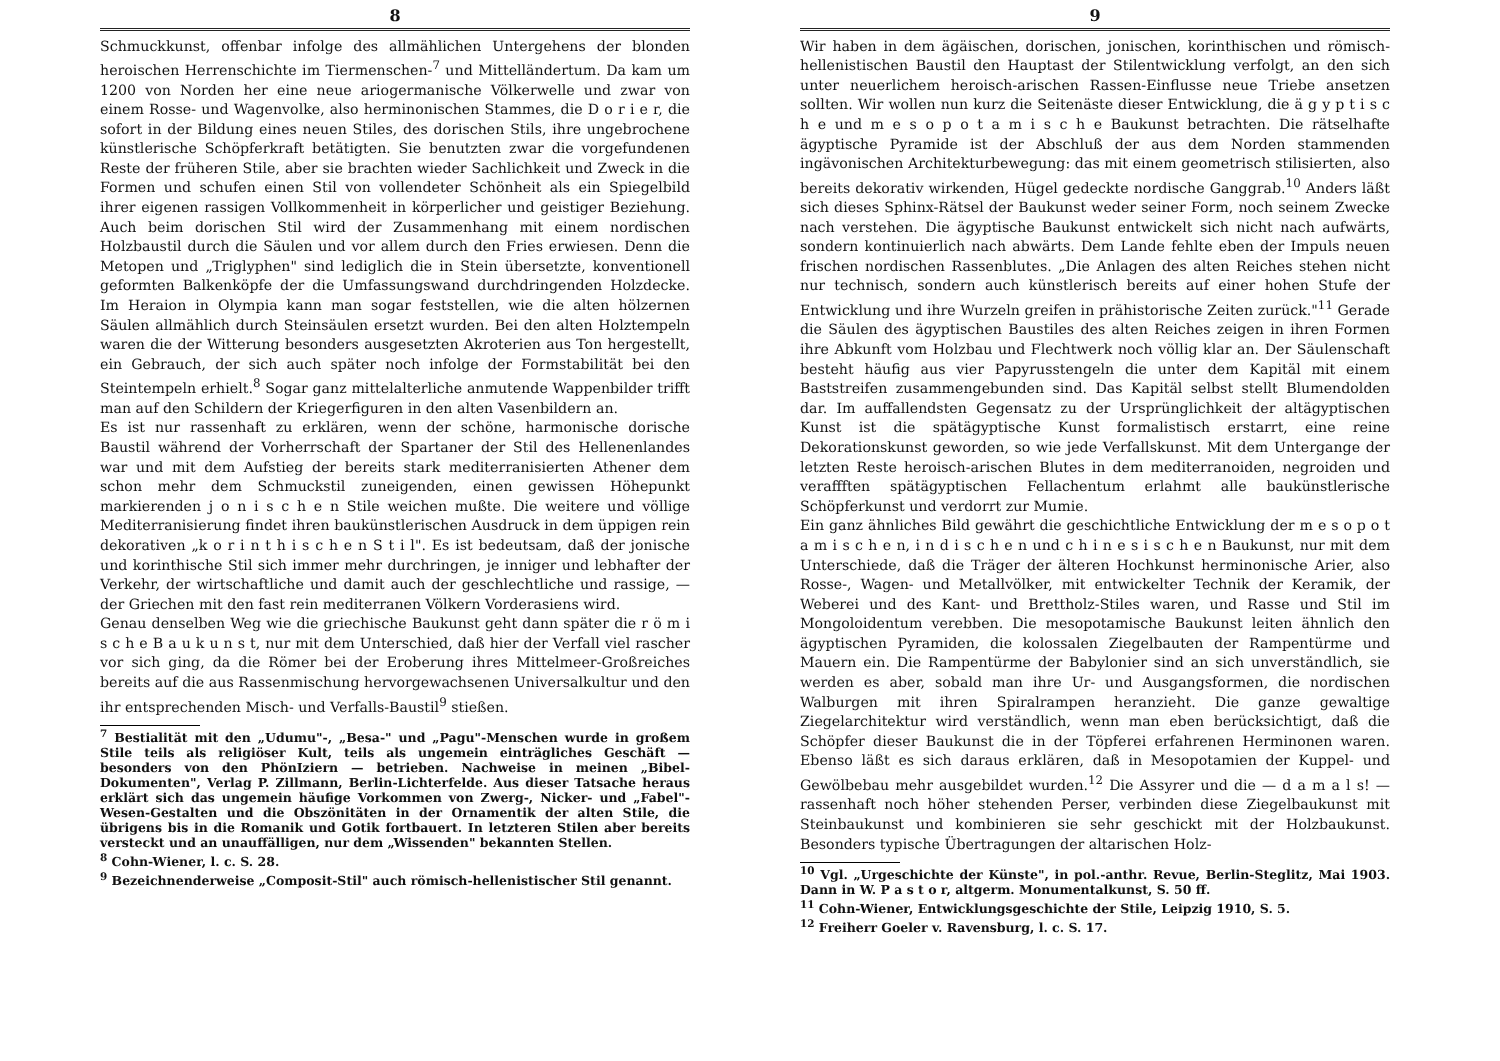8
Schmuckkunst, offenbar infolge des allmählichen Untergehens der blonden heroischen Herrenschichte im Tiermenschen-<sup>7</sup> und Mittelländertum. Da kam um 1200 von Norden her eine neue ariogermanische Völkerwelle und zwar von einem Rosse- und Wagenvolke, also herminonischen Stammes, die D o r i e r, die sofort in der Bildung eines neuen Stiles, des dorischen Stils, ihre ungebrochene künstlerische Schöpferkraft betätigten. Sie benutzten zwar die vorgefundenen Reste der früheren Stile, aber sie brachten wieder Sachlichkeit und Zweck in die Formen und schufen einen Stil von vollendeter Schönheit als ein Spiegelbild ihrer eigenen rassigen Vollkommenheit in körperlicher und geistiger Beziehung. Auch beim dorischen Stil wird der Zusammenhang mit einem nordischen Holzbaustil durch die Säulen und vor allem durch den Fries erwiesen. Denn die Metopen und „Triglyphen" sind lediglich die in Stein übersetzte, konventionell geformten Balkenköpfe der die Umfassungswand durchdringenden Holzdecke. Im Heraion in Olympia kann man sogar feststellen, wie die alten hölzernen Säulen allmählich durch Steinsäulen ersetzt wurden. Bei den alten Holztempeln waren die der Witterung besonders ausgesetzten Akroterien aus Ton hergestellt, ein Gebrauch, der sich auch später noch infolge der Formstabilität bei den Steintempeln erhielt.<sup>8</sup> Sogar ganz mittelalterliche anmutende Wappenbilder trifft man auf den Schildern der Kriegerfiguren in den alten Vasenbildern an.
Es ist nur rassenhaft zu erklären, wenn der schöne, harmonische dorische Baustil während der Vorherrschaft der Spartaner der Stil des Hellenenlandes war und mit dem Aufstieg der bereits stark mediterranisierten Athener dem schon mehr dem Schmuckstil zuneigenden, einen gewissen Höhepunkt markierenden j o n i s c h e n Stile weichen mußte. Die weitere und völlige Mediterranisierung findet ihren baukünstlerischen Ausdruck in dem üppigen rein dekorativen „k o r i n t h i s c h e n S t i l". Es ist bedeutsam, daß der jonische und korinthische Stil sich immer mehr durchringen, je inniger und lebhafter der Verkehr, der wirtschaftliche und damit auch der geschlechtliche und rassige, — der Griechen mit den fast rein mediterranen Völkern Vorderasiens wird.
Genau denselben Weg wie die griechische Baukunst geht dann später die r ö m i s c h e B a u k u n s t, nur mit dem Unterschied, daß hier der Verfall viel rascher vor sich ging, da die Römer bei der Eroberung ihres Mittelmeer-Großreiches bereits auf die aus Rassenmischung hervorgewachsenen Universalkultur und den ihr entsprechenden Misch- und Verfalls-Baustil<sup>9</sup> stießen.
<sup>7</sup> Bestialität mit den „Udumu"-, „Besa-" und „Pagu"-Menschen wurde in großem Stile teils als religiöser Kult, teils als ungemein einträgliches Geschäft — besonders von den PhönIziern — betrieben. Nachweise in meinen „Bibel-Dokumenten", Verlag P. Zillmann, Berlin-Lichterfelde. Aus dieser Tatsache heraus erklärt sich das ungemein häufige Vorkommen von Zwerg-, Nicker- und „Fabel"-Wesen-Gestalten und die Obszönitäten in der Ornamentik der alten Stile, die übrigens bis in die Romanik und Gotik fortbauert. In letzteren Stilen aber bereits versteckt und an unauffälligen, nur dem „Wissenden" bekannten Stellen.
<sup>8</sup> Cohn-Wiener, l. c. S. 28.
<sup>9</sup> Bezeichnenderweise „Composit-Stil" auch römisch-hellenistischer Stil genannt.
9
Wir haben in dem ägäischen, dorischen, jonischen, korinthischen und römisch-hellenistischen Baustil den Hauptast der Stilentwicklung verfolgt, an den sich unter neuerlichem heroisch-arischen Rassen-Einflusse neue Triebe ansetzen sollten. Wir wollen nun kurz die Seitenäste dieser Entwicklung, die ä g y p t i s c h e und m e s o p o t a m i s c h e Baukunst betrachten. Die rätselhafte ägyptische Pyramide ist der Abschluß der aus dem Norden stammenden ingävonischen Architekturbewegung: das mit einem geometrisch stilisierten, also bereits dekorativ wirkenden, Hügel gedeckte nordische Ganggrab.<sup>10</sup> Anders läßt sich dieses Sphinx-Rätsel der Baukunst weder seiner Form, noch seinem Zwecke nach verstehen. Die ägyptische Baukunst entwickelt sich nicht nach aufwärts, sondern kontinuierlich nach abwärts. Dem Lande fehlte eben der Impuls neuen frischen nordischen Rassenblutes. „Die Anlagen des alten Reiches stehen nicht nur technisch, sondern auch künstlerisch bereits auf einer hohen Stufe der Entwicklung und ihre Wurzeln greifen in prähistorische Zeiten zurück."<sup>11</sup> Gerade die Säulen des ägyptischen Baustiles des alten Reiches zeigen in ihren Formen ihre Abkunft vom Holzbau und Flechtwerk noch völlig klar an. Der Säulenschaft besteht häufig aus vier Papyrusstengeln die unter dem Kapitäl mit einem Baststreifen zusammengebunden sind. Das Kapitäl selbst stellt Blumendolden dar. Im auffallendsten Gegensatz zu der Ursprünglichkeit der altägyptischen Kunst ist die spätägyptische Kunst formalistisch erstarrt, eine reine Dekorationskunst geworden, so wie jede Verfallskunst. Mit dem Untergange der letzten Reste heroisch-arischen Blutes in dem mediterranoiden, negroiden und veraffften spätägyptischen Fellachentum erlahmt alle baukünstlerische Schöpferkunst und verdorrt zur Mumie.
Ein ganz ähnliches Bild gewährt die geschichtliche Entwicklung der m e s o p o t a m i s c h e n, i n d i s c h e n und c h i n e s i s c h e n Baukunst, nur mit dem Unterschiede, daß die Träger der älteren Hochkunst herminonische Arier, also Rosse-, Wagen- und Metallvölker, mit entwickelter Technik der Keramik, der Weberei und des Kant- und Brettholz-Stiles waren, und Rasse und Stil im Mongoloidentum verebben. Die mesopotamische Baukunst leiten ähnlich den ägyptischen Pyramiden, die kolossalen Ziegelbauten der Rampentürme und Mauern ein. Die Rampentürme der Babylonier sind an sich unverständlich, sie werden es aber, sobald man ihre Ur- und Ausgangsformen, die nordischen Walburgen mit ihren Spiralrampen heranzieht. Die ganze gewaltige Ziegelarchitektur wird verständlich, wenn man eben berücksichtigt, daß die Schöpfer dieser Baukunst die in der Töpferei erfahrenen Herminonen waren. Ebenso läßt es sich daraus erklären, daß in Mesopotamien der Kuppel- und Gewölbebau mehr ausgebildet wurden.<sup>12</sup> Die Assyrer und die — d a m a l s! — rassenhaft noch höher stehenden Perser, verbinden diese Ziegelbaukunst mit Steinbaukunst und kombinieren sie sehr geschickt mit der Holzbaukunst. Besonders typische Übertragungen der altarischen Holz-
<sup>10</sup> Vgl. „Urgeschichte der Künste", in pol.-anthr. Revue, Berlin-Steglitz, Mai 1903. Dann in W. P a s t o r, altgerm. Monumentalkunst, S. 50 ff.
<sup>11</sup> Cohn-Wiener, Entwicklungsgeschichte der Stile, Leipzig 1910, S. 5.
<sup>12</sup> Freiherr Goeler v. Ravensburg, l. c. S. 17.